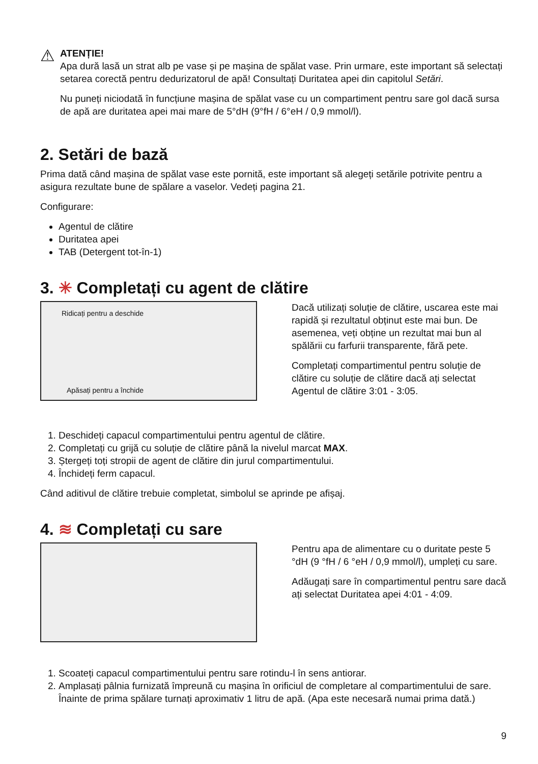⚠
ATENȚIE!
Apa dură lasă un strat alb pe vase și pe mașina de spălat vase. Prin urmare, este important să selectați setarea corectă pentru dedurizatorul de apă! Consultați Duritatea apei din capitolul Setări.
Nu puneți niciodată în funcțiune mașina de spălat vase cu un compartiment pentru sare gol dacă sursa de apă are duritatea apei mai mare de 5°dH (9°fH / 6°eH / 0,9 mmol/l).
2. Setări de bază
Prima dată când mașina de spălat vase este pornită, este important să alegeți setările potrivite pentru a asigura rezultate bune de spălare a vaselor. Vedeți pagina 21.
Configurare:
Agentul de clătire
Duritatea apei
TAB (Detergent tot-în-1)
3. ✳ Completați cu agent de clătire
Ridicați pentru a deschide
Apăsați pentru a închide
Dacă utilizați soluție de clătire, uscarea este mai rapidă și rezultatul obținut este mai bun. De asemenea, veți obține un rezultat mai bun al spălării cu farfurii transparente, fără pete.
Completați compartimentul pentru soluție de clătire cu soluție de clătire dacă ați selectat Agentul de clătire 3:01 - 3:05.
1. Deschideți capacul compartimentului pentru agentul de clătire.
2. Completați cu grijă cu soluție de clătire până la nivelul marcat MAX.
3. Ștergeți toți stropii de agent de clătire din jurul compartimentului.
4. Închideți ferm capacul.
Când aditivul de clătire trebuie completat, simbolul se aprinde pe afișaj.
4. ≋ Completați cu sare
Pentru apa de alimentare cu o duritate peste 5 °dH (9 °fH / 6 °eH / 0,9 mmol/l), umpleți cu sare.
Adăugați sare în compartimentul pentru sare dacă ați selectat Duritatea apei 4:01 - 4:09.
1. Scoateți capacul compartimentului pentru sare rotindu-l în sens antiorar.
2. Amplasați pâlnia furnizată împreună cu mașina în orificiul de completare al compartimentului de sare. Înainte de prima spălare turnați aproximativ 1 litru de apă. (Apa este necesară numai prima dată.)
9